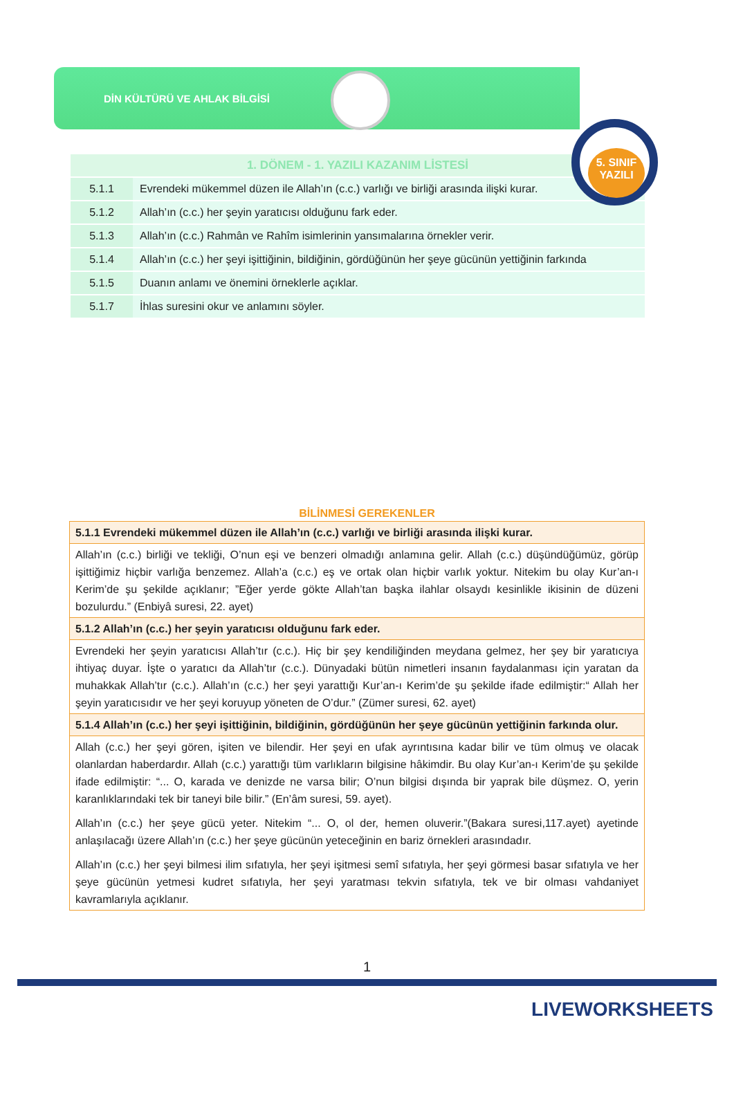DİN KÜLTÜRÜ VE AHLAK BİLGİSİ
5. SINIF
YAZILI
| 1. DÖNEM - 1. YAZILI KAZANIM LİSTESİ | |
| --- | --- |
| 5.1.1 | Evrendeki mükemmel düzen ile Allah’ın (c.c.) varlığı ve birliği arasında ilişki kurar. |
| 5.1.2 | Allah’ın (c.c.) her şeyin yaratıcısı olduğunu fark eder. |
| 5.1.3 | Allah’ın (c.c.) Rahmân ve Rahîm isimlerinin yansımalarına örnekler verir. |
| 5.1.4 | Allah’ın (c.c.) her şeyi işittiğinin, bildiğinin, gördüğünün her şeye gücünün yettiğinin farkında |
| 5.1.5 | Duanın anlamı ve önemini örneklerle açıklar. |
| 5.1.7 | İhlas suresini okur ve anlamını söyler. |
BİLİNMESİ GEREKENLER
| 5.1.1 Evrendeki mükemmel düzen ile Allah’ın (c.c.) varlığı ve birliği arasında ilişki kurar. |
| Allah’ın (c.c.) birliği ve tekliği, O’nun eşi ve benzeri olmadığı anlamına gelir. Allah (c.c.) düşündüğümüz, görüp işittiğimiz hiçbir varlığa benzemez. Allah’a (c.c.) eş ve ortak olan hiçbir varlık yoktur. Nitekim bu olay Kur’an-ı Kerim’de şu şekilde açıklanır; ”Eğer yerde gökte Allah’tan başka ilahlar olsaydı kesinlikle ikisinin de düzeni bozulurdu.” (Enbiyâ suresi, 22. ayet) |
| 5.1.2 Allah’ın (c.c.) her şeyin yaratıcısı olduğunu fark eder. |
| Evrendeki her şeyin yaratıcısı Allah’tır (c.c.). Hiç bir şey kendiliğinden meydana gelmez, her şey bir yaratıcıya ihtiyaç duyar. İşte o yaratıcı da Allah’tır (c.c.). Dünyadaki bütün nimetleri insanın faydalanması için yaratan da muhakkak Allah’tır (c.c.). Allah’ın (c.c.) her şeyi yarattığı Kur’an-ı Kerim’de şu şekilde ifade edilmiştir:“ Allah her şeyin yaratıcısıdır ve her şeyi koruyup yöneten de O’dur.” (Zümer suresi, 62. ayet) |
| 5.1.4 Allah’ın (c.c.) her şeyi işittiğinin, bildiğinin, gördüğünün her şeye gücünün yettiğinin farkında olur. |
| Allah (c.c.) her şeyi gören, işiten ve bilendir. Her şeyi en ufak ayrıntısına kadar bilir ve tüm olmuş ve olacak olanlardan haberdardır. Allah (c.c.) yarattığı tüm varlıkların bilgisine hâkimdir. Bu olay Kur’an-ı Kerim’de şu şekilde ifade edilmiştir: “... O, karada ve denizde ne varsa bilir; O’nun bilgisi dışında bir yaprak bile düşmez. O, yerin karanlıklarındaki tek bir taneyi bile bilir.” (En’âm suresi, 59. ayet). Allah’ın (c.c.) her şeye gücü yeter. Nitekim “... O, ol der, hemen oluverir.”(Bakara suresi,117.ayet) ayetinde anlaşılacağı üzere Allah’ın (c.c.) her şeye gücünün yeteceğinin en bariz örnekleri arasındadır. Allah’ın (c.c.) her şeyi bilmesi ilim sıfatıyla, her şeyi işitmesi semî sıfatıyla, her şeyi görmesi basar sıfatıyla ve her şeye gücünün yetmesi kudret sıfatıyla, her şeyi yaratması tekvin sıfatıyla, tek ve bir olması vahdaniyet kavramlarıyla açıklanır. |
1
LIVEWORKSHEETS